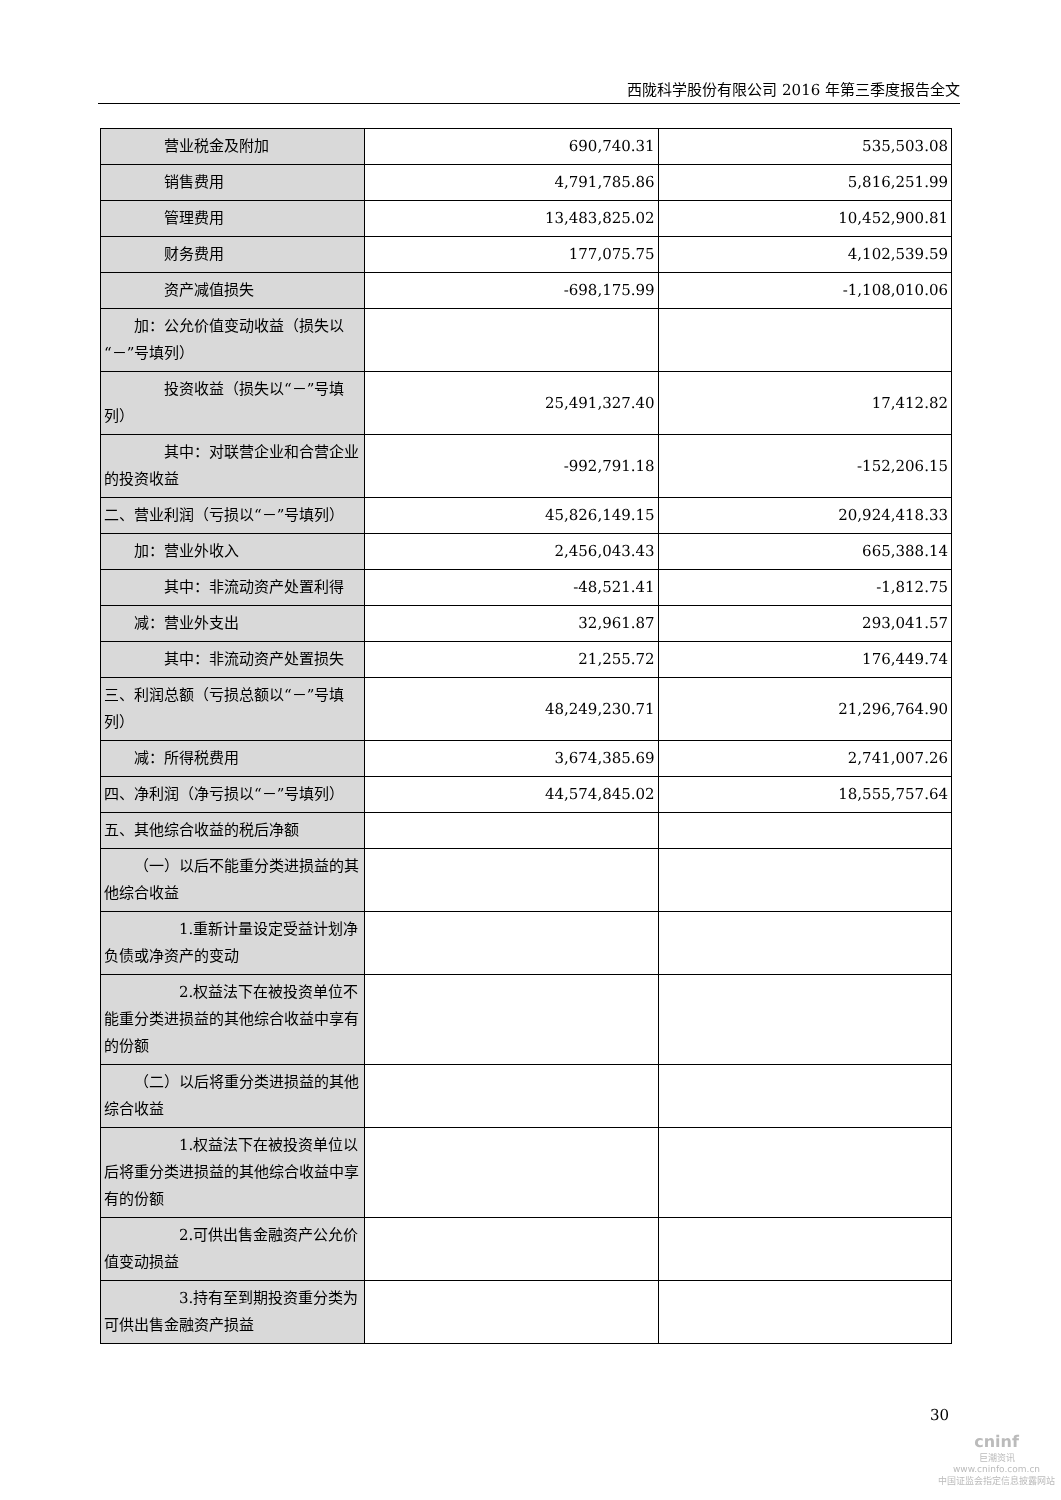西陇科学股份有限公司 2016 年第三季度报告全文
| 营业税金及附加 | 690,740.31 | 535,503.08 |
| 销售费用 | 4,791,785.86 | 5,816,251.99 |
| 管理费用 | 13,483,825.02 | 10,452,900.81 |
| 财务费用 | 177,075.75 | 4,102,539.59 |
| 资产减值损失 | -698,175.99 | -1,108,010.06 |
| 加：公允价值变动收益（损失以“－”号填列） | | |
| 投资收益（损失以“－”号填列） | 25,491,327.40 | 17,412.82 |
| 其中：对联营企业和合营企业的投资收益 | -992,791.18 | -152,206.15 |
| 二、营业利润（亏损以“－”号填列） | 45,826,149.15 | 20,924,418.33 |
| 加：营业外收入 | 2,456,043.43 | 665,388.14 |
| 其中：非流动资产处置利得 | -48,521.41 | -1,812.75 |
| 减：营业外支出 | 32,961.87 | 293,041.57 |
| 其中：非流动资产处置损失 | 21,255.72 | 176,449.74 |
| 三、利润总额（亏损总额以“－”号填列） | 48,249,230.71 | 21,296,764.90 |
| 减：所得税费用 | 3,674,385.69 | 2,741,007.26 |
| 四、净利润（净亏损以“－”号填列） | 44,574,845.02 | 18,555,757.64 |
| 五、其他综合收益的税后净额 | | |
| （一）以后不能重分类进损益的其他综合收益 | | |
| 1.重新计量设定受益计划净负债或净资产的变动 | | |
| 2.权益法下在被投资单位不能重分类进损益的其他综合收益中享有的份额 | | |
| （二）以后将重分类进损益的其他综合收益 | | |
| 1.权益法下在被投资单位以后将重分类进损益的其他综合收益中享有的份额 | | |
| 2.可供出售金融资产公允价值变动损益 | | |
| 3.持有至到期投资重分类为可供出售金融资产损益 | | |
30
cninf
巨潮资讯
www.cninfo.com.cn
中国证监会指定信息披露网站